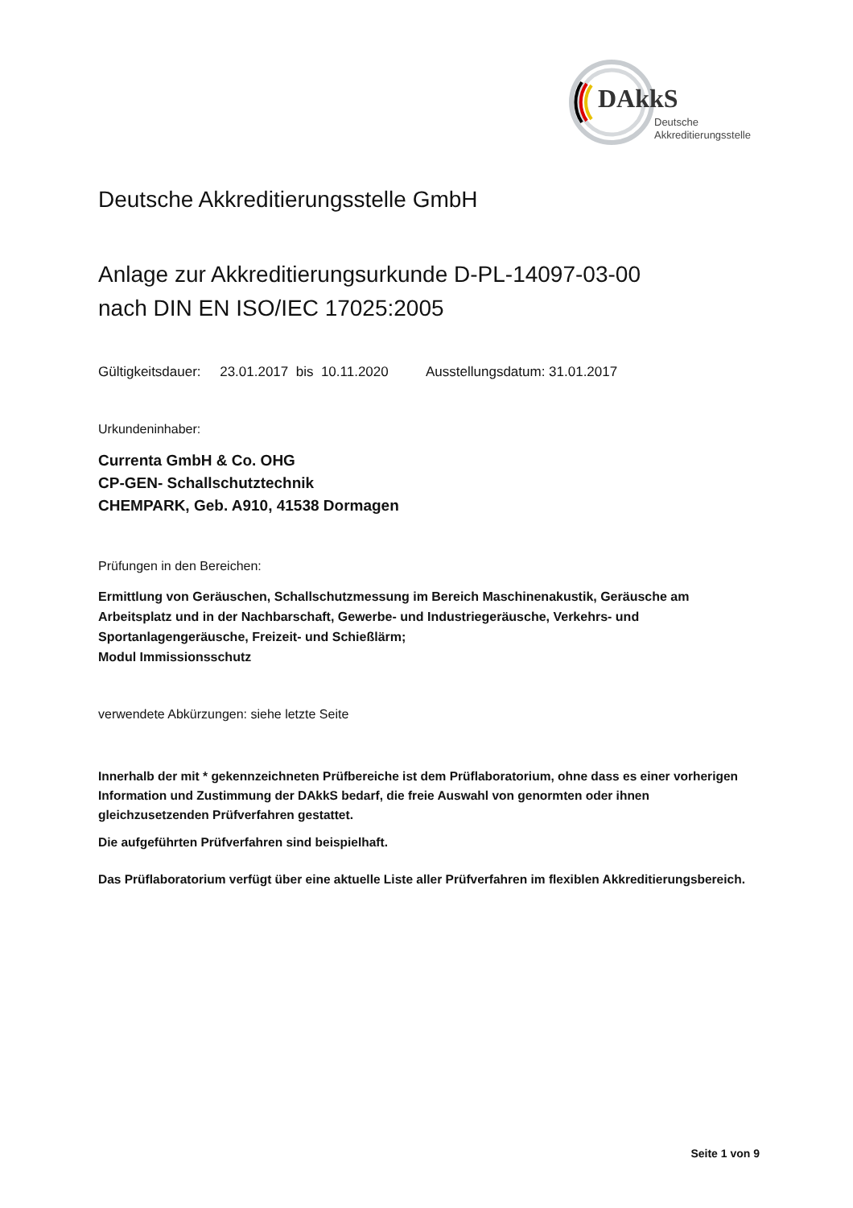DAkkS
Deutsche
Akkreditierungsstelle
Deutsche Akkreditierungsstelle GmbH
Anlage zur Akkreditierungsurkunde D-PL-14097-03-00
nach DIN EN ISO/IEC 17025:2005
Gültigkeitsdauer: 23.01.2017 bis 10.11.2020 Ausstellungsdatum: 31.01.2017
Urkundeninhaber:
Currenta GmbH & Co. OHG
CP-GEN- Schallschutztechnik
CHEMPARK, Geb. A910, 41538 Dormagen
Prüfungen in den Bereichen:
Ermittlung von Geräuschen, Schallschutzmessung im Bereich Maschinenakustik, Geräusche am Arbeitsplatz und in der Nachbarschaft, Gewerbe- und Industriegeräusche, Verkehrs- und Sportanlagengeräusche, Freizeit- und Schießlärm;
Modul Immissionsschutz
verwendete Abkürzungen: siehe letzte Seite
Innerhalb der mit * gekennzeichneten Prüfbereiche ist dem Prüflaboratorium, ohne dass es einer vorherigen Information und Zustimmung der DAkkS bedarf, die freie Auswahl von genormten oder ihnen gleichzusetzenden Prüfverfahren gestattet.
Die aufgeführten Prüfverfahren sind beispielhaft.
Das Prüflaboratorium verfügt über eine aktuelle Liste aller Prüfverfahren im flexiblen Akkreditierungsbereich.
Seite 1 von 9